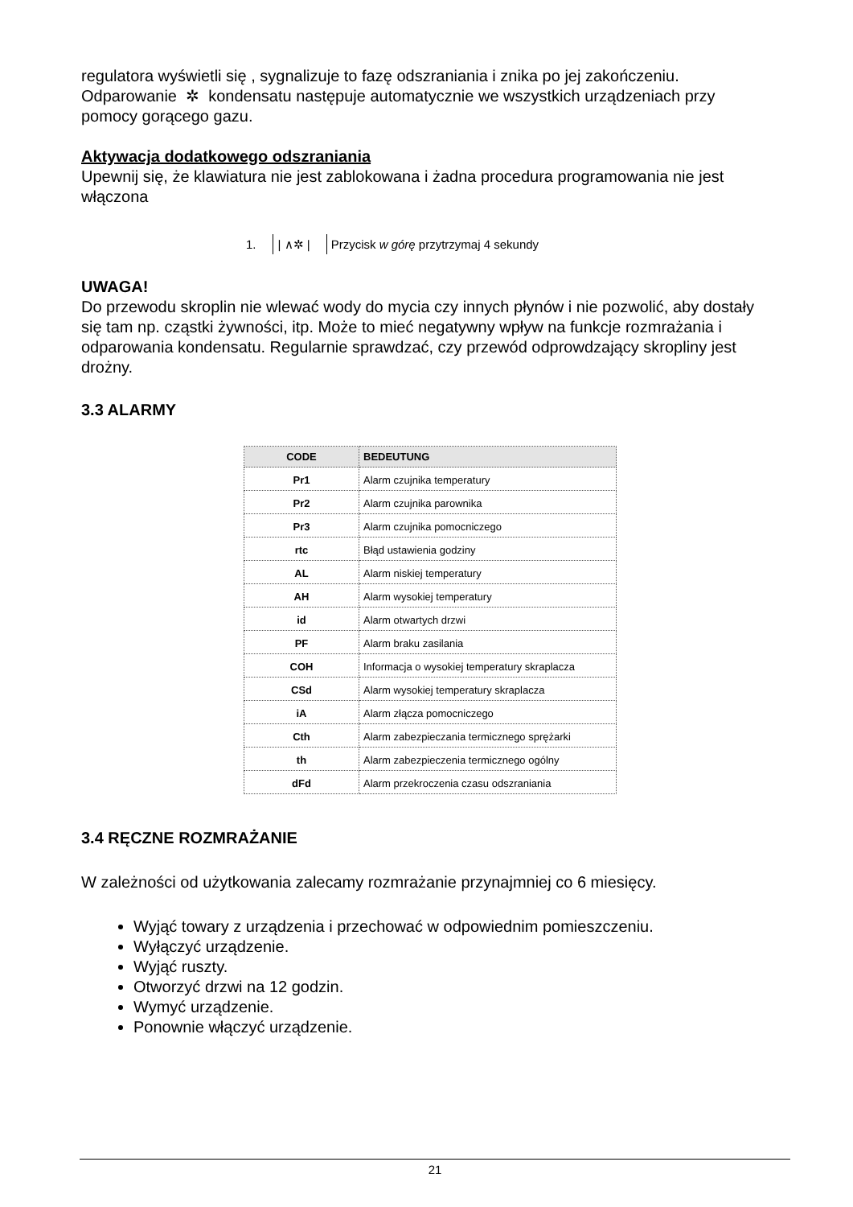regulatora wyświetli się , sygnalizuje to fazę odszraniania i znika po jej zakończeniu. Odparowanie ✲ kondensatu następuje automatycznie we wszystkich urządzeniach przy pomocy gorącego gazu.
Aktywacja dodatkowego odszraniania
Upewnij się, że klawiatura nie jest zablokowana i żadna procedura programowania nie jest włączona
1. | ∧✲ | Przycisk w górę przytrzymaj 4 sekundy
UWAGA!
Do przewodu skroplin nie wlewać wody do mycia czy innych płynów i nie pozwolić, aby dostały się tam np. cząstki żywności, itp. Może to mieć negatywny wpływ na funkcje rozmrażania i odparowania kondensatu. Regularnie sprawdzać, czy przewód odprowdzający skropliny jest drożny.
3.3 ALARMY
| CODE | BEDEUTUNG |
| --- | --- |
| Pr1 | Alarm czujnika temperatury |
| Pr2 | Alarm czujnika parownika |
| Pr3 | Alarm czujnika pomocniczego |
| rtc | Błąd ustawienia godziny |
| AL | Alarm niskiej temperatury |
| AH | Alarm wysokiej temperatury |
| id | Alarm otwartych drzwi |
| PF | Alarm braku zasilania |
| COH | Informacja o wysokiej temperatury skraplacza |
| CSd | Alarm wysokiej temperatury skraplacza |
| iA | Alarm złącza pomocniczego |
| Cth | Alarm zabezpieczania termicznego sprężarki |
| th | Alarm zabezpieczenia termicznego ogólny |
| dFd | Alarm przekroczenia czasu odszraniania |
3.4 RĘCZNE ROZMRAŻANIE
W zależności od użytkowania zalecamy rozmrażanie przynajmniej co 6 miesięcy.
Wyjąć towary z urządzenia i przechować w odpowiednim pomieszczeniu.
Wyłączyć urządzenie.
Wyjąć ruszty.
Otworzyć drzwi na 12 godzin.
Wymyć urządzenie.
Ponownie włączyć urządzenie.
21